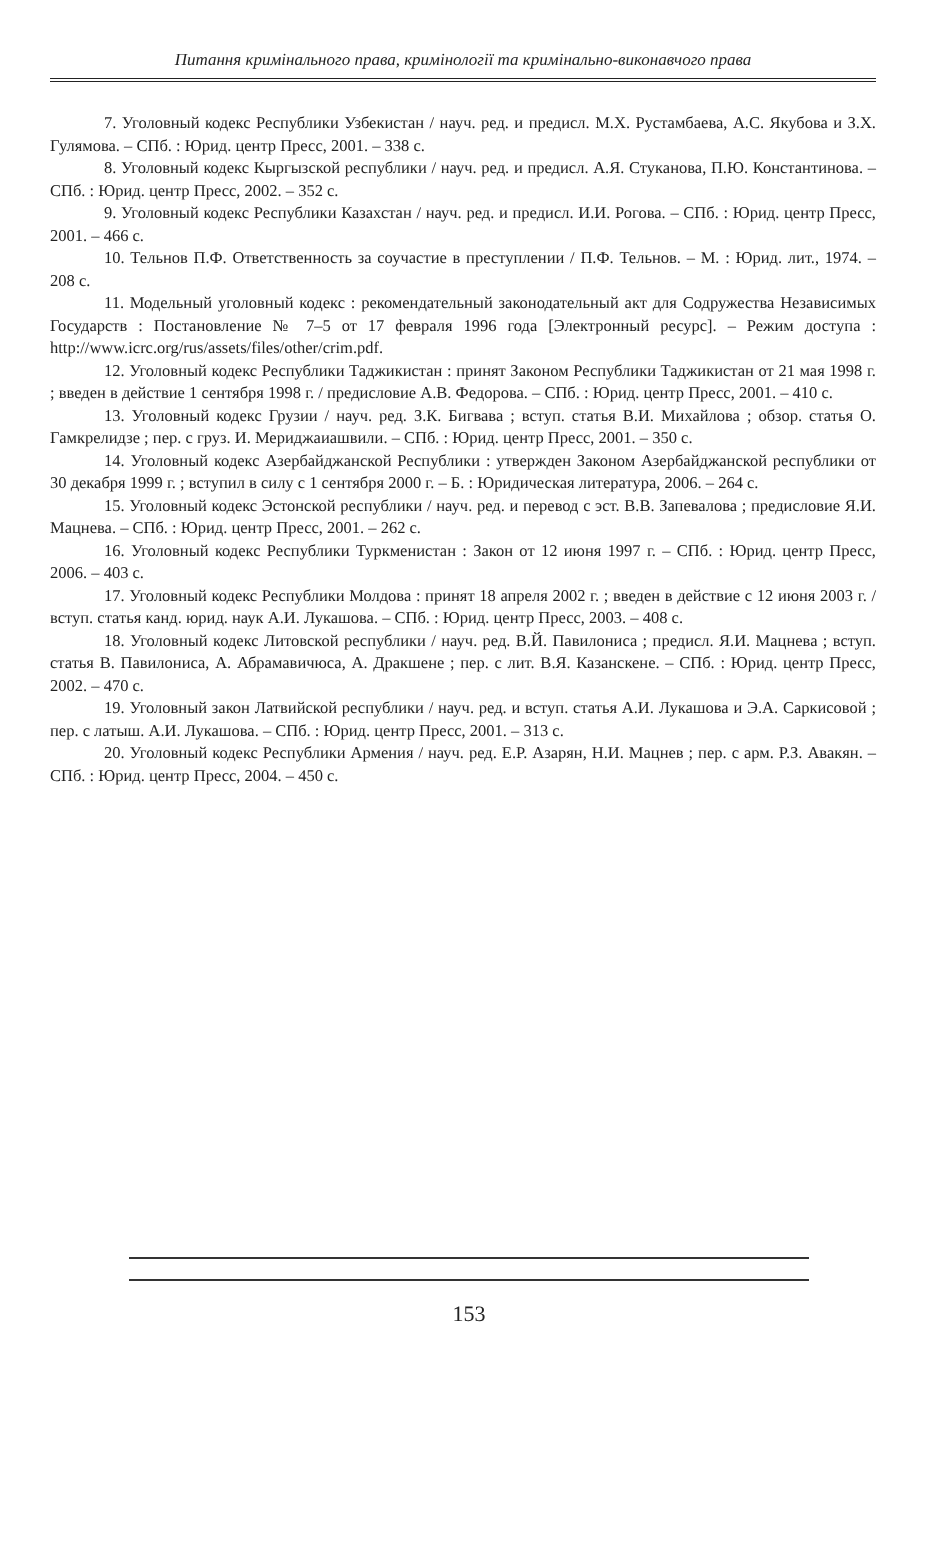Питання кримінального права, кримінології та кримінально-виконавчого права
7. Уголовный кодекс Республики Узбекистан / науч. ред. и предисл. М.Х. Рустамбаева, А.С. Якубова и З.Х. Гулямова. – СПб. : Юрид. центр Пресс, 2001. – 338 с.
8. Уголовный кодекс Кыргызской республики / науч. ред. и предисл. А.Я. Стуканова, П.Ю. Константинова. – СПб. : Юрид. центр Пресс, 2002. – 352 с.
9. Уголовный кодекс Республики Казахстан / науч. ред. и предисл. И.И. Рогова. – СПб. : Юрид. центр Пресс, 2001. – 466 с.
10. Тельнов П.Ф. Ответственность за соучастие в преступлении / П.Ф. Тельнов. – М. : Юрид. лит., 1974. – 208 с.
11. Модельный уголовный кодекс : рекомендательный законодательный акт для Содружества Независимых Государств : Постановление № 7–5 от 17 февраля 1996 года [Электронный ресурс]. – Режим доступа : http://www.icrc.org/rus/assets/files/other/crim.pdf.
12. Уголовный кодекс Республики Таджикистан : принят Законом Республики Таджикистан от 21 мая 1998 г. ; введен в действие 1 сентября 1998 г. / предисловие А.В. Федорова. – СПб. : Юрид. центр Пресс, 2001. – 410 с.
13. Уголовный кодекс Грузии / науч. ред. З.К. Бигвава ; вступ. статья В.И. Михайлова ; обзор. статья О. Гамкрелидзе ; пер. с груз. И. Мериджаиашвили. – СПб. : Юрид. центр Пресс, 2001. – 350 с.
14. Уголовный кодекс Азербайджанской Республики : утвержден Законом Азербайджанской республики от 30 декабря 1999 г. ; вступил в силу с 1 сентября 2000 г. – Б. : Юридическая литература, 2006. – 264 с.
15. Уголовный кодекс Эстонской республики / науч. ред. и перевод с эст. В.В. Запевалова ; предисловие Я.И. Мацнева. – СПб. : Юрид. центр Пресс, 2001. – 262 с.
16. Уголовный кодекс Республики Туркменистан : Закон от 12 июня 1997 г. – СПб. : Юрид. центр Пресс, 2006. – 403 с.
17. Уголовный кодекс Республики Молдова : принят 18 апреля 2002 г. ; введен в действие с 12 июня 2003 г. / вступ. статья канд. юрид. наук А.И. Лукашова. – СПб. : Юрид. центр Пресс, 2003. – 408 с.
18. Уголовный кодекс Литовской республики / науч. ред. В.Й. Павилониса ; предисл. Я.И. Мацнева ; вступ. статья В. Павилониса, А. Абрамавичюса, А. Дракшене ; пер. с лит. В.Я. Казанскене. – СПб. : Юрид. центр Пресс, 2002. – 470 с.
19. Уголовный закон Латвийской республики / науч. ред. и вступ. статья А.И. Лукашова и Э.А. Саркисовой ; пер. с латыш. А.И. Лукашова. – СПб. : Юрид. центр Пресс, 2001. – 313 с.
20. Уголовный кодекс Республики Армения / науч. ред. Е.Р. Азарян, Н.И. Мацнев ; пер. с арм. Р.З. Авакян. – СПб. : Юрид. центр Пресс, 2004. – 450 с.
153